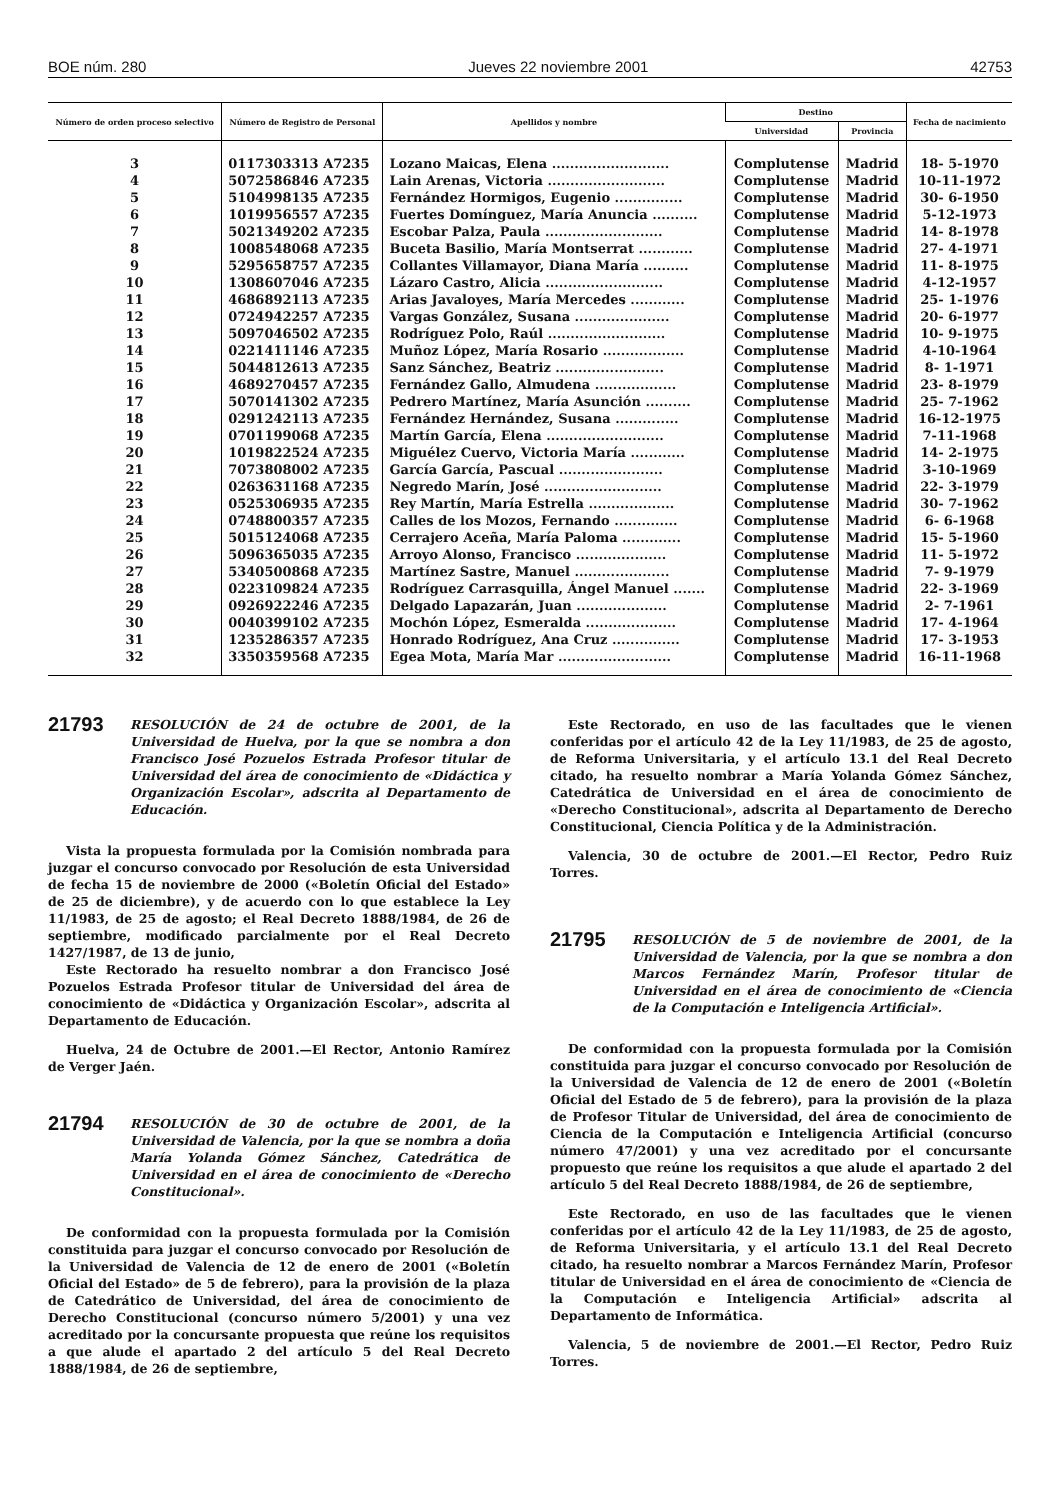BOE núm. 280 Jueves 22 noviembre 2001 42753
| Número de orden proceso selectivo | Número de Registro de Personal | Apellidos y nombre | Destino | | Fecha de nacimiento |
| --- | --- | --- | --- | --- | --- |
| | | | Universidad | Provincia | |
| 3 | 0117303313 A7235 | Lozano Maicas, Elena .......................... | Complutense | Madrid | 18- 5-1970 |
| 4 | 5072586846 A7235 | Lain Arenas, Victoria .......................... | Complutense | Madrid | 10-11-1972 |
| 5 | 5104998135 A7235 | Fernández Hormigos, Eugenio ............... | Complutense | Madrid | 30- 6-1950 |
| 6 | 1019956557 A7235 | Fuertes Domínguez, María Anuncia .......... | Complutense | Madrid | 5-12-1973 |
| 7 | 5021349202 A7235 | Escobar Palza, Paula .......................... | Complutense | Madrid | 14- 8-1978 |
| 8 | 1008548068 A7235 | Buceta Basilio, María Montserrat ............ | Complutense | Madrid | 27- 4-1971 |
| 9 | 5295658757 A7235 | Collantes Villamayor, Diana María .......... | Complutense | Madrid | 11- 8-1975 |
| 10 | 1308607046 A7235 | Lázaro Castro, Alicia .......................... | Complutense | Madrid | 4-12-1957 |
| 11 | 4686892113 A7235 | Arias Javaloyes, María Mercedes ............ | Complutense | Madrid | 25- 1-1976 |
| 12 | 0724942257 A7235 | Vargas González, Susana ..................... | Complutense | Madrid | 20- 6-1977 |
| 13 | 5097046502 A7235 | Rodríguez Polo, Raúl .......................... | Complutense | Madrid | 10- 9-1975 |
| 14 | 0221411146 A7235 | Muñoz López, María Rosario .................. | Complutense | Madrid | 4-10-1964 |
| 15 | 5044812613 A7235 | Sanz Sánchez, Beatriz ........................ | Complutense | Madrid | 8- 1-1971 |
| 16 | 4689270457 A7235 | Fernández Gallo, Almudena .................. | Complutense | Madrid | 23- 8-1979 |
| 17 | 5070141302 A7235 | Pedrero Martínez, María Asunción .......... | Complutense | Madrid | 25- 7-1962 |
| 18 | 0291242113 A7235 | Fernández Hernández, Susana .............. | Complutense | Madrid | 16-12-1975 |
| 19 | 0701199068 A7235 | Martín García, Elena .......................... | Complutense | Madrid | 7-11-1968 |
| 20 | 1019822524 A7235 | Miguélez Cuervo, Victoria María ............ | Complutense | Madrid | 14- 2-1975 |
| 21 | 7073808002 A7235 | García García, Pascual ....................... | Complutense | Madrid | 3-10-1969 |
| 22 | 0263631168 A7235 | Negredo Marín, José .......................... | Complutense | Madrid | 22- 3-1979 |
| 23 | 0525306935 A7235 | Rey Martín, María Estrella ................... | Complutense | Madrid | 30- 7-1962 |
| 24 | 0748800357 A7235 | Calles de los Mozos, Fernando .............. | Complutense | Madrid | 6- 6-1968 |
| 25 | 5015124068 A7235 | Cerrajero Aceña, María Paloma ............. | Complutense | Madrid | 15- 5-1960 |
| 26 | 5096365035 A7235 | Arroyo Alonso, Francisco .................... | Complutense | Madrid | 11- 5-1972 |
| 27 | 5340500868 A7235 | Martínez Sastre, Manuel ..................... | Complutense | Madrid | 7- 9-1979 |
| 28 | 0223109824 A7235 | Rodríguez Carrasquilla, Ángel Manuel ....... | Complutense | Madrid | 22- 3-1969 |
| 29 | 0926922246 A7235 | Delgado Lapazarán, Juan .................... | Complutense | Madrid | 2- 7-1961 |
| 30 | 0040399102 A7235 | Mochón López, Esmeralda .................... | Complutense | Madrid | 17- 4-1964 |
| 31 | 1235286357 A7235 | Honrado Rodríguez, Ana Cruz ............... | Complutense | Madrid | 17- 3-1953 |
| 32 | 3350359568 A7235 | Egea Mota, María Mar ......................... | Complutense | Madrid | 16-11-1968 |
21793
RESOLUCIÓN de 24 de octubre de 2001, de la Universidad de Huelva, por la que se nombra a don Francisco José Pozuelos Estrada Profesor titular de Universidad del área de conocimiento de «Didáctica y Organización Escolar», adscrita al Departamento de Educación.
Vista la propuesta formulada por la Comisión nombrada para juzgar el concurso convocado por Resolución de esta Universidad de fecha 15 de noviembre de 2000 («Boletín Oficial del Estado» de 25 de diciembre), y de acuerdo con lo que establece la Ley 11/1983, de 25 de agosto; el Real Decreto 1888/1984, de 26 de septiembre, modificado parcialmente por el Real Decreto 1427/1987, de 13 de junio,
Este Rectorado ha resuelto nombrar a don Francisco José Pozuelos Estrada Profesor titular de Universidad del área de conocimiento de «Didáctica y Organización Escolar», adscrita al Departamento de Educación.
Huelva, 24 de Octubre de 2001.—El Rector, Antonio Ramírez de Verger Jaén.
21794
RESOLUCIÓN de 30 de octubre de 2001, de la Universidad de Valencia, por la que se nombra a doña María Yolanda Gómez Sánchez, Catedrática de Universidad en el área de conocimiento de «Derecho Constitucional».
De conformidad con la propuesta formulada por la Comisión constituida para juzgar el concurso convocado por Resolución de la Universidad de Valencia de 12 de enero de 2001 («Boletín Oficial del Estado» de 5 de febrero), para la provisión de la plaza de Catedrático de Universidad, del área de conocimiento de Derecho Constitucional (concurso número 5/2001) y una vez acreditado por la concursante propuesta que reúne los requisitos a que alude el apartado 2 del artículo 5 del Real Decreto 1888/1984, de 26 de septiembre,
Este Rectorado, en uso de las facultades que le vienen conferidas por el artículo 42 de la Ley 11/1983, de 25 de agosto, de Reforma Universitaria, y el artículo 13.1 del Real Decreto citado, ha resuelto nombrar a María Yolanda Gómez Sánchez, Catedrática de Universidad en el área de conocimiento de «Derecho Constitucional», adscrita al Departamento de Derecho Constitucional, Ciencia Política y de la Administración.
Valencia, 30 de octubre de 2001.—El Rector, Pedro Ruiz Torres.
21795
RESOLUCIÓN de 5 de noviembre de 2001, de la Universidad de Valencia, por la que se nombra a don Marcos Fernández Marín, Profesor titular de Universidad en el área de conocimiento de «Ciencia de la Computación e Inteligencia Artificial».
De conformidad con la propuesta formulada por la Comisión constituida para juzgar el concurso convocado por Resolución de la Universidad de Valencia de 12 de enero de 2001 («Boletín Oficial del Estado de 5 de febrero), para la provisión de la plaza de Profesor Titular de Universidad, del área de conocimiento de Ciencia de la Computación e Inteligencia Artificial (concurso número 47/2001) y una vez acreditado por el concursante propuesto que reúne los requisitos a que alude el apartado 2 del artículo 5 del Real Decreto 1888/1984, de 26 de septiembre,
Este Rectorado, en uso de las facultades que le vienen conferidas por el artículo 42 de la Ley 11/1983, de 25 de agosto, de Reforma Universitaria, y el artículo 13.1 del Real Decreto citado, ha resuelto nombrar a Marcos Fernández Marín, Profesor titular de Universidad en el área de conocimiento de «Ciencia de la Computación e Inteligencia Artificial» adscrita al Departamento de Informática.
Valencia, 5 de noviembre de 2001.—El Rector, Pedro Ruiz Torres.